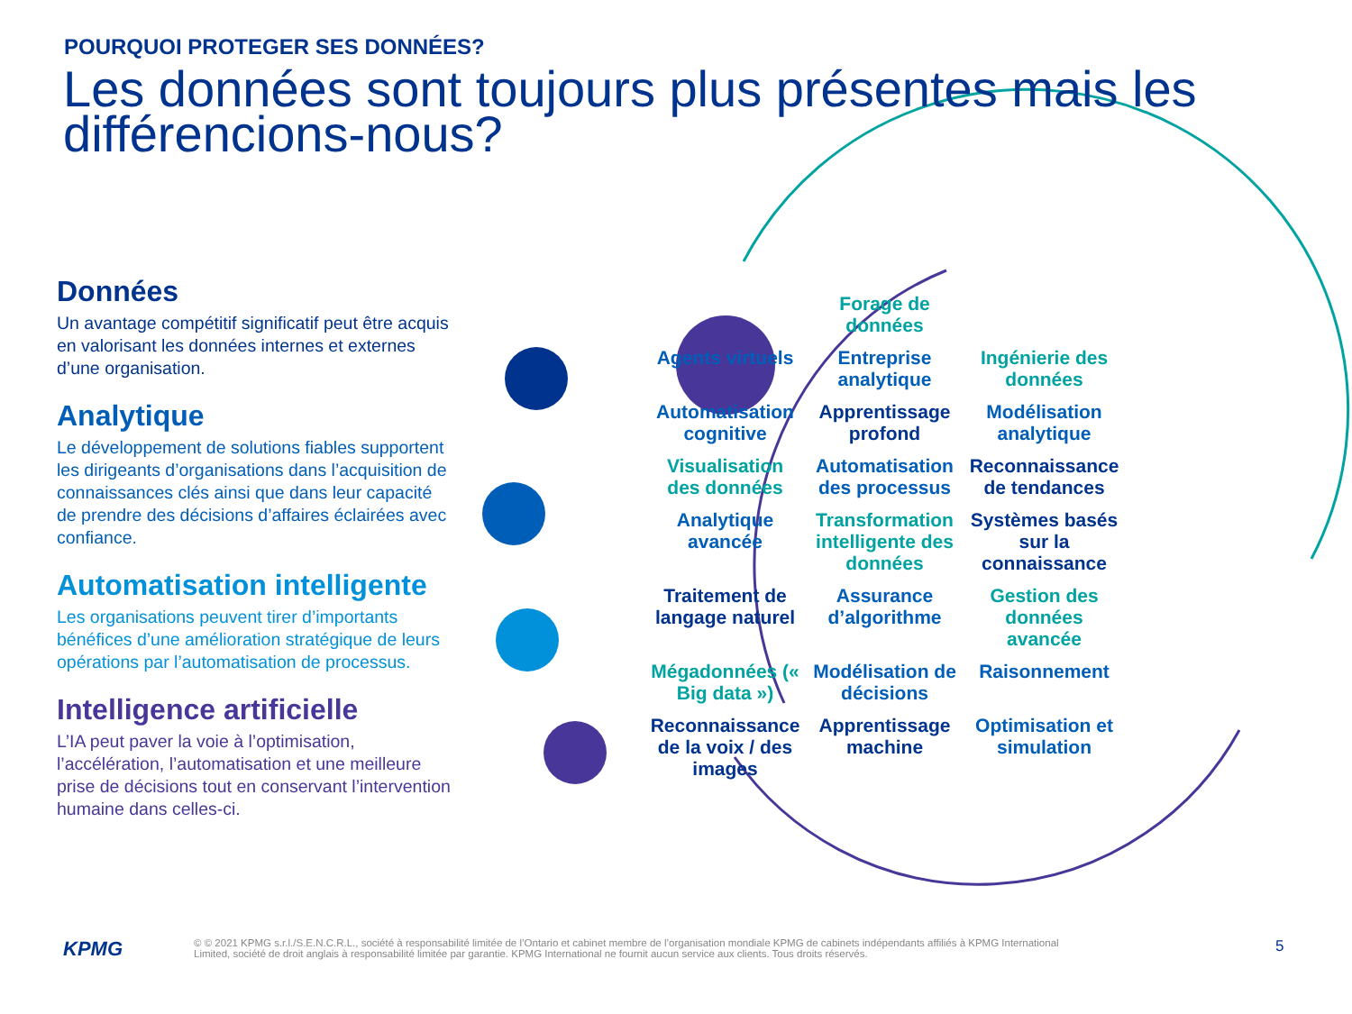POURQUOI PROTEGER SES DONNÉES?
Les données sont toujours plus présentes mais les différencions-nous?
Données
Un avantage compétitif significatif peut être acquis en valorisant les données internes et externes d’une organisation.
Analytique
Le développement de solutions fiables supportent les dirigeants d’organisations dans l’acquisition de connaissances clés ainsi que dans leur capacité de prendre des décisions d’affaires éclairées avec confiance.
Automatisation intelligente
Les organisations peuvent tirer d’importants bénéfices d’une amélioration stratégique de leurs opérations par l’automatisation de processus.
Intelligence artificielle
L’IA peut paver la voie à l’optimisation, l’accélération, l’automatisation et une meilleure prise de décisions tout en conservant l’intervention humaine dans celles-ci.
Forage de données Agents virtuels Entreprise analytique Ingénierie des données Automatisation cognitive Apprentissage profond Modélisation analytique Visualisation des données Automatisation des processus Reconnaissance de tendances Analytique avancée Transformation intelligente des données Systèmes basés sur la connaissance Traitement de langage naturel Assurance d’algorithme Gestion des données avancée Mégadonnées (« Big data ») Modélisation de décisions Raisonnement Reconnaissance de la voix / des images Apprentissage machine Optimisation et simulation
KPMG
© © 2021 KPMG s.r.l./S.E.N.C.R.L., société à responsabilité limitée de l’Ontario et cabinet membre de l’organisation mondiale KPMG de cabinets indépendants affiliés à KPMG International Limited, société de droit anglais à responsabilité limitée par garantie. KPMG International ne fournit aucun service aux clients. Tous droits réservés.
5